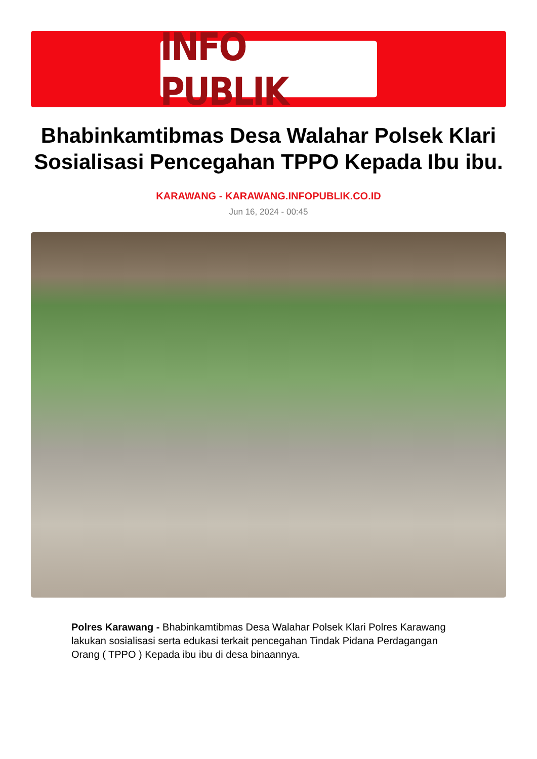INFO PUBLIK
Bhabinkamtibmas Desa Walahar Polsek Klari Sosialisasi Pencegahan TPPO Kepada Ibu ibu.
KARAWANG - KARAWANG.INFOPUBLIK.CO.ID
Jun 16, 2024 - 00:45
Polres Karawang - Bhabinkamtibmas Desa Walahar Polsek Klari Polres Karawang lakukan sosialisasi serta edukasi terkait pencegahan Tindak Pidana Perdagangan Orang ( TPPO ) Kepada ibu ibu di desa binaannya.